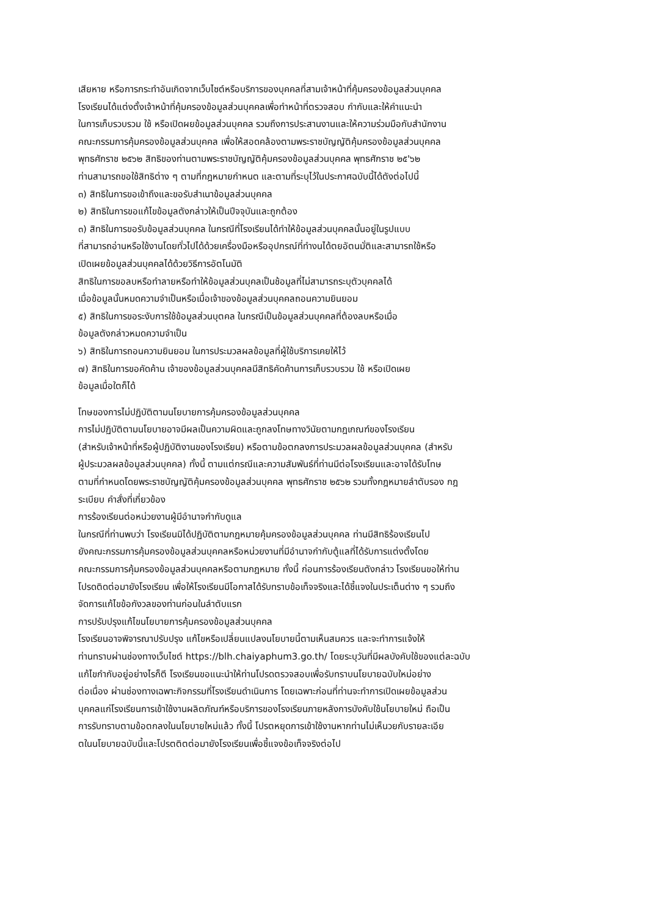เสียหาย หรือการกระทำอันเกิดจากเว็บไซต์หรือบริการของบุคคลที่สามเจ้าหน้าที่คุ้มครองข้อมูลส่วนบุคคล
โรงเรียนได้แต่งตั้งเจ้าหน้าที่คุ้มครองข้อมูลส่วนบุคคลเพื่อทำหน้าที่ตรวจสอบ กำกับและให้คำแนะนำ
ในการเก็บรวบรวม ใช้ หรือเปิดผยข้อมูลส่วนบุคคล รวมถึงการประสานงานและให้ความร่วมมือกับสำนักงาน
คณะกรรมการคุ้มครองข้อมูลส่วนบุคคล เพื่อให้สอดคล้องตามพระราชบัญญัติคุ้มครองข้อมูลส่วนบุคคล
พุทธศักราช ๒๕๖๒ สิทธิของท่านตามพระราชบัญญัติคุ้มครองข้อมูลส่วนบุคคล พุทธศักราช ๒๕'๖๒
ท่านสามารถขอใช้สิทธิต่าง ๆ ตามที่กฎหมายกำหนต และตามที่ระบุไว้ในประกาศฉบับนี้ได้ตังต่อไปนี้
๓) สิทธิในการขอเข้าถึงและขอรับสำเนาข้อมูลส่วนบุคคล
๒) สิทธิในการขอแก้ไขข้อมูลตังกล่าวให้เป็นปีจจุบันและถูกต้อง
๓) สิทธิในการขอรับข้อมูลส่วนบุคคล ในกรณีที่โรงเรียนได้ทำให้ข้อมูลส่วนบุคคลนั้นอยู่ในรูปแบบ
ที่สามารถอ่านหรือใช้งานโดยทั่วไปได้ด้วยเครื่องมือหรืออุปกรณ์ที่ทำงนได้ตยอัตนมั่ติและสามารถใช้หรือ
เปิดเผยข้อมูลส่วนบุคคลได้ด้วยวิธีการอัตโนมัติ
สิทธิในการขอลบหรือทำลายหรือทำให้ข้อมูลส่วนบุคลเป็นช้อมูลที่ไม่สามารถระบุตัวบุคคลได้
เมื่อข้อมูลนั้นหมดความจำเป็นหรือเมื่อเจ้าของข้อมูลส่วนบุคคลถอนความยินยอม
๕) สิทธิในการขอระงับการใช้ข้อมูลส่วนบุตคล ในกรณีเป็นข้อมูลส่วนบุคคลที่ต้องลบหรือเมื่อ
ข้อมูลตังกล่าวหมดความจำเป็น
๖) สิทธิในการถอนความยินยอม ในการประมวลผลข้อมูลที่ผู้ใช้บริการเคยให้ไว้
๗) สิทธิในการขอคัดค้าน เจ้าของข้อมูลส่วนบุคคลมีสิทธิคัดค้านการเก็บรวบรวม ใช้ หรือเปิดเผย
ข้อมูลเมื่อใตก็ได้
โทษของการไม่ปฏิบัติตามนโยบายการคุ้มครองข้อมูลส่วนบุคคล
การไม่ปฏิบัติตามนโยบายอาจมีผลเป็นความผิดและถูกลงโทษทางวินัยตามกฎเกณฑ์ของโรงเรียน
(สำหรับเจ้าหน้าที่หรือผู้ปฏิบัติงานของโรงเรียน) หรือตามข้อตกลงการประมวลผลข้อมูลส่วนบุคคล (สำหรับ
ผู้ประมวลผลข้อมูลส่วนบุคคล) ทั้งนี้ ตามแต่กรณีและความสัมพันธ์ที่ท่านมีต่อโรงเรียนและอาจได้รับโทษ
ตามที่กำหนดโดยพระราชบัญญัติคุ้มครองข้อมูลส่วนบุคคล พุทธศักราช ๒๕๖๒ รวมทั้งกฎหมายลำตับรอง กฎ
ระเบียบ คำสั่งที่เกี่ยวข้อง
การร้องเรียนต่อหน่วยงานผู้มีอำนาจกำกับดูแล
ในกรณีที่ท่านพบว่า โรงเรียนมิได้ปฏิบัติตามกฎหมายคุ้มครองข้อมูลส่วนบุคคล ท่านมีสิทธิร้องเรียนไป
ยังคณะกรรมการคุ้มครองข้อมูลส่วนบุคคลหรือหน่วยงานที่มีอำนาจกำกับตู้แลที่ได้รับการแต่งตั้งโดย
คณะกรรมการคุ้มครองข้อมูลส่วนบุคคลหรือตามกฎหมาย ทั้งนี้ ก่อนการร้องเรียนตังกล่าว โรงเรียนขอให้ท่าน
โปรดติดต่อมายังโรงเรียน เพื่อให้โรงเรียนมีโอกาสได้รับทราบข้อเท็จจริงและได้ชี้แจงในประเต็นต่าง ๆ รวมถึง
จัดการแก้ไขข้อกังวลของท่านก่อนในลำตับแรก
การปรับปรุงแก้ไขนโยบายการคุ้มครองข้อมูลส่วนบุคคล
โรงเรียนอาจพิจารณาปรับปรุง แก้ไขหรือเปลี่ยนแปลงนโยบายนี้ตามเห็นสมควร และจะทำการแจ้งให้
ท่านทราบผ่านช่องทางเว็บไซต์ https://blh.chaiyaphum3.go.th/ โดยระบุวันที่มีผลบังคับใช้ของแต่ละฉบับ
แก้ไขกำกับอยู่อย่างไรก็ตี โรงเรียนขอแนะนำให้ท่านโปรดตรวจสอบเพื่อรับทราบนโยบายฉบับใหม่อย่าง
ต่อเนื่อง ผ่านช่องทางเฉพาะกิจกรรมที่โรงเรียนดำเนินการ โดยเฉพาะก่อนที่ท่านจะทำการเปิดเผยข้อมูลส่วน
บุคคลแก่โรงเรียนการเข้าใช้งานผลิตภัณฑ์หรือบริการของโรงเรียนภายหลังการบังคับใช้นโยบายใหม่ ถือเป็น
การรับทราบตามข้อตกลงในนโยบายใหม่แล้ว ทั้งนี้ โปรตหยุดการเข้าใช้งานหากท่านไม่เห็นวยกับรายละเอีย
ตในนโยบายฉบับนี้และโปรตติตต่อมายังโรงเรียนเพื่อชี้แจงข้อเท็จจริงต่อไป